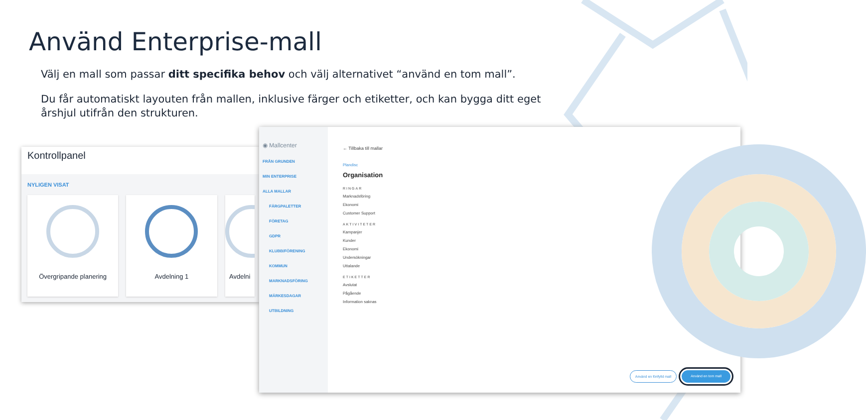Använd Enterprise-mall
Välj en mall som passar ditt specifika behov och välj alternativet “använd en tom mall”.
Du får automatiskt layouten från mallen, inklusive färger och etiketter, och kan bygga ditt eget årshjul utifrån den strukturen.
Kontrollpanel
NYLIGEN VISAT
Övergripande planering Avdelning 1 Avdelni
◉ Mallcenter
FRÅN GRUNDEN
MIN ENTERPRISE
ALLA MALLAR
FÄRGPALETTER
FÖRETAG
GDPR
KLUBB/FÖRENING
KOMMUN
MARKNADSFÖRING
MÄRKESDAGAR
UTBILDNING
← Tillbaka till mallar
Plandisc
Organisation
RINGAR
Marknadsföring
Ekonomi
Customer Support
AKTIVITETER
Kampanjer
Kunder
Ekonomi
Undersökningar
Uttalande
ETIKETTER
Avslutat
Pågående
Information saknas
Använd en förifylld mall Använd en tom mall